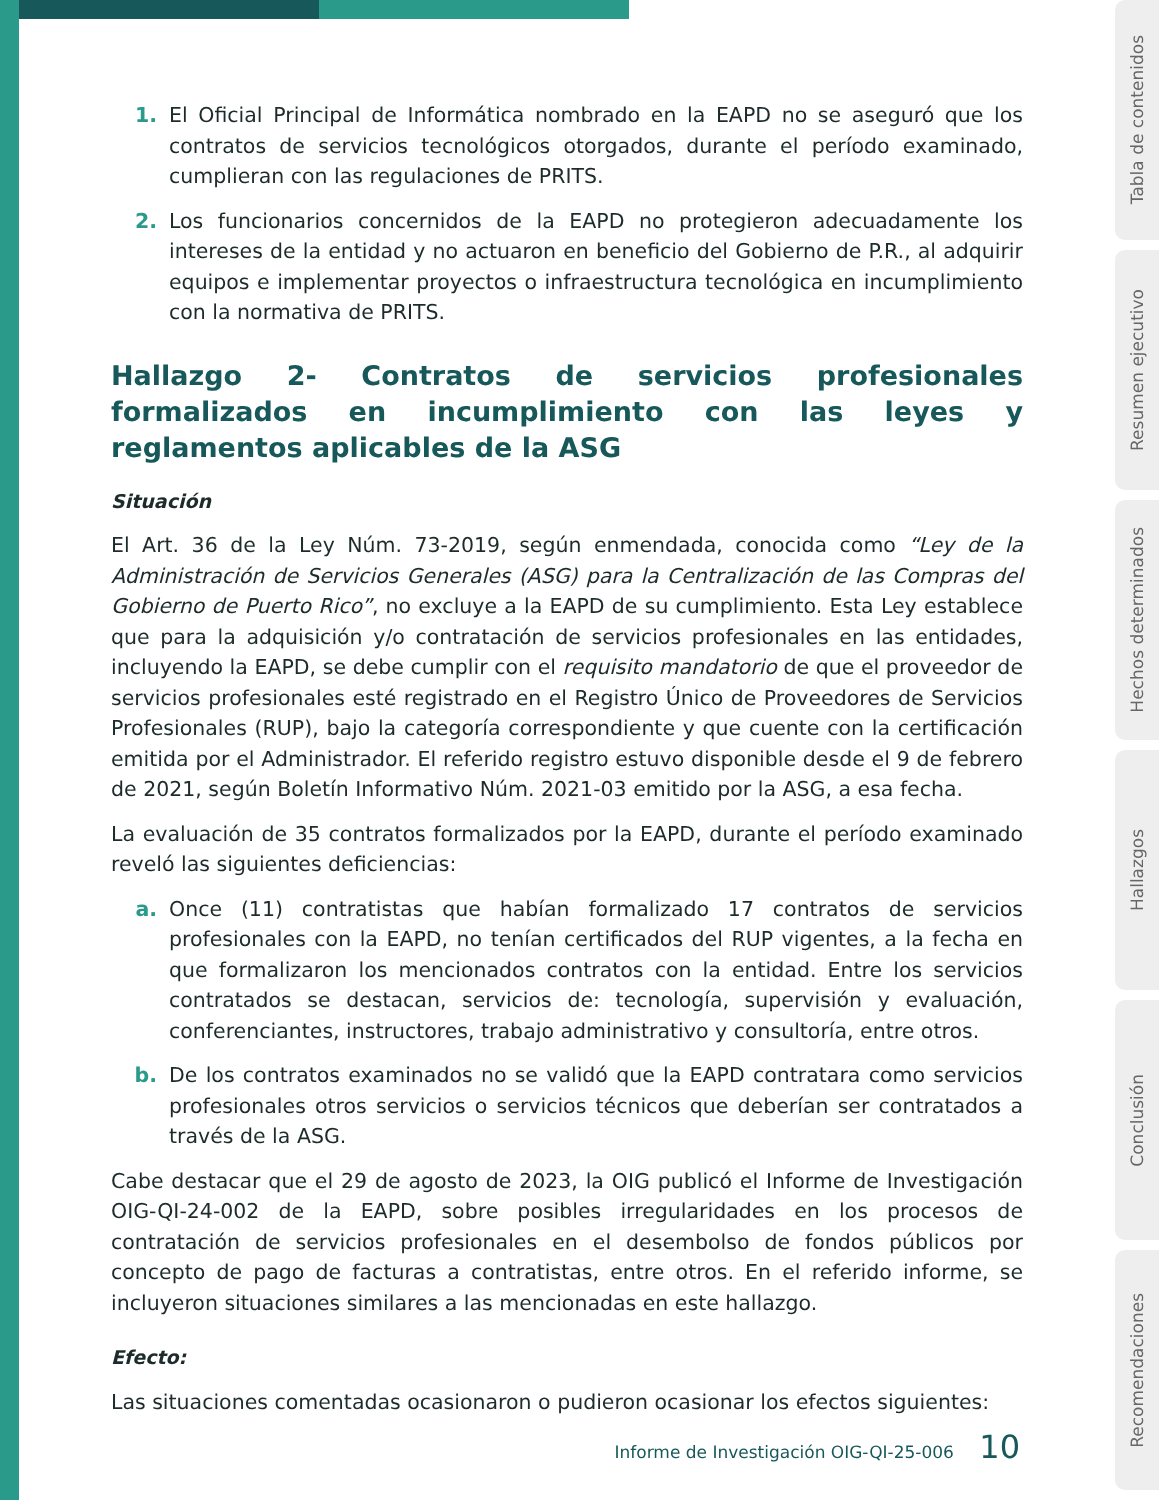Tabla de contenidos
Resumen ejecutivo
Hechos determinados
Hallazgos
Conclusión
Recomendaciones
1. El Oficial Principal de Informática nombrado en la EAPD no se aseguró que los contratos de servicios tecnológicos otorgados, durante el período examinado, cumplieran con las regulaciones de PRITS.
2. Los funcionarios concernidos de la EAPD no protegieron adecuadamente los intereses de la entidad y no actuaron en beneficio del Gobierno de P.R., al adquirir equipos e implementar proyectos o infraestructura tecnológica en incumplimiento con la normativa de PRITS.
Hallazgo 2- Contratos de servicios profesionales formalizados en incumplimiento con las leyes y reglamentos aplicables de la ASG
Situación
El Art. 36 de la Ley Núm. 73-2019, según enmendada, conocida como “Ley de la Administración de Servicios Generales (ASG) para la Centralización de las Compras del Gobierno de Puerto Rico”, no excluye a la EAPD de su cumplimiento. Esta Ley establece que para la adquisición y/o contratación de servicios profesionales en las entidades, incluyendo la EAPD, se debe cumplir con el requisito mandatorio de que el proveedor de servicios profesionales esté registrado en el Registro Único de Proveedores de Servicios Profesionales (RUP), bajo la categoría correspondiente y que cuente con la certificación emitida por el Administrador. El referido registro estuvo disponible desde el 9 de febrero de 2021, según Boletín Informativo Núm. 2021-03 emitido por la ASG, a esa fecha.
La evaluación de 35 contratos formalizados por la EAPD, durante el período examinado reveló las siguientes deficiencias:
a. Once (11) contratistas que habían formalizado 17 contratos de servicios profesionales con la EAPD, no tenían certificados del RUP vigentes, a la fecha en que formalizaron los mencionados contratos con la entidad. Entre los servicios contratados se destacan, servicios de: tecnología, supervisión y evaluación, conferenciantes, instructores, trabajo administrativo y consultoría, entre otros.
b. De los contratos examinados no se validó que la EAPD contratara como servicios profesionales otros servicios o servicios técnicos que deberían ser contratados a través de la ASG.
Cabe destacar que el 29 de agosto de 2023, la OIG publicó el Informe de Investigación OIG-QI-24-002 de la EAPD, sobre posibles irregularidades en los procesos de contratación de servicios profesionales en el desembolso de fondos públicos por concepto de pago de facturas a contratistas, entre otros. En el referido informe, se incluyeron situaciones similares a las mencionadas en este hallazgo.
Efecto:
Las situaciones comentadas ocasionaron o pudieron ocasionar los efectos siguientes:
Informe de Investigación OIG-QI-25-006 10